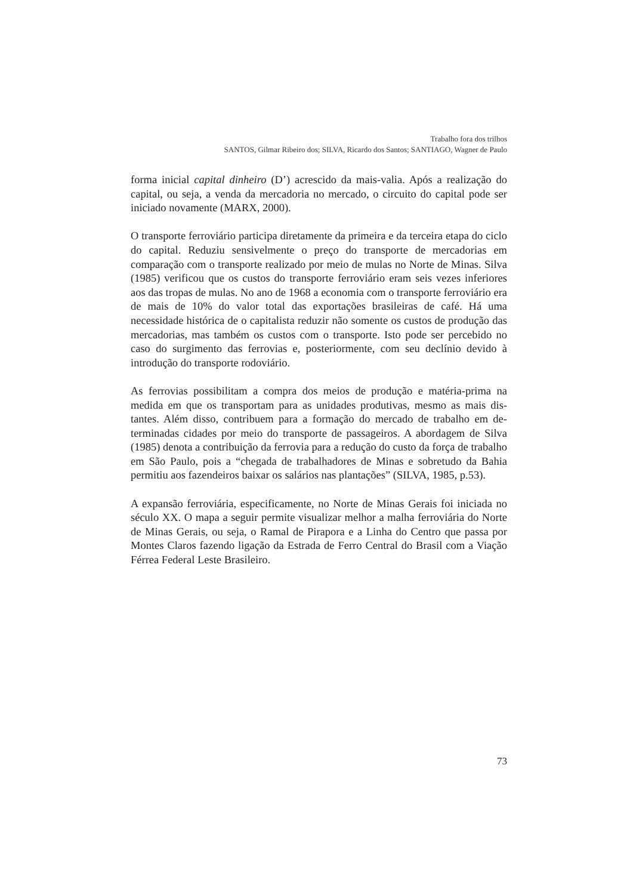Trabalho fora dos trilhos
SANTOS, Gilmar Ribeiro dos; SILVA, Ricardo dos Santos; SANTIAGO, Wagner de Paulo
forma inicial capital dinheiro (D’) acrescido da mais-valia. Após a realização do capital, ou seja, a venda da mercadoria no mercado, o circuito do capital pode ser iniciado novamente (MARX, 2000).
O transporte ferroviário participa diretamente da primeira e da terceira etapa do ciclo do capital. Reduziu sensivelmente o preço do transporte de mercadorias em comparação com o transporte realizado por meio de mulas no Norte de Minas. Silva (1985) verificou que os custos do transporte ferroviário eram seis vezes inferiores aos das tropas de mulas. No ano de 1968 a economia com o transporte ferroviário era de mais de 10% do valor total das exportações brasileiras de café. Há uma necessidade histórica de o capitalista reduzir não somente os custos de produção das mercadorias, mas também os custos com o transporte. Isto pode ser percebido no caso do surgimento das ferrovias e, posteriormente, com seu declínio devido à introdução do transporte rodoviário.
As ferrovias possibilitam a compra dos meios de produção e matéria-prima na medida em que os transportam para as unidades produtivas, mesmo as mais dis-tantes. Além disso, contribuem para a formação do mercado de trabalho em de-terminadas cidades por meio do transporte de passageiros. A abordagem de Silva (1985) denota a contribuição da ferrovia para a redução do custo da força de trabalho em São Paulo, pois a “chegada de trabalhadores de Minas e sobretudo da Bahia permitiu aos fazendeiros baixar os salários nas plantações” (SILVA, 1985, p.53).
A expansão ferroviária, especificamente, no Norte de Minas Gerais foi iniciada no século XX. O mapa a seguir permite visualizar melhor a malha ferroviária do Norte de Minas Gerais, ou seja, o Ramal de Pirapora e a Linha do Centro que passa por Montes Claros fazendo ligação da Estrada de Ferro Central do Brasil com a Viação Férrea Federal Leste Brasileiro.
73